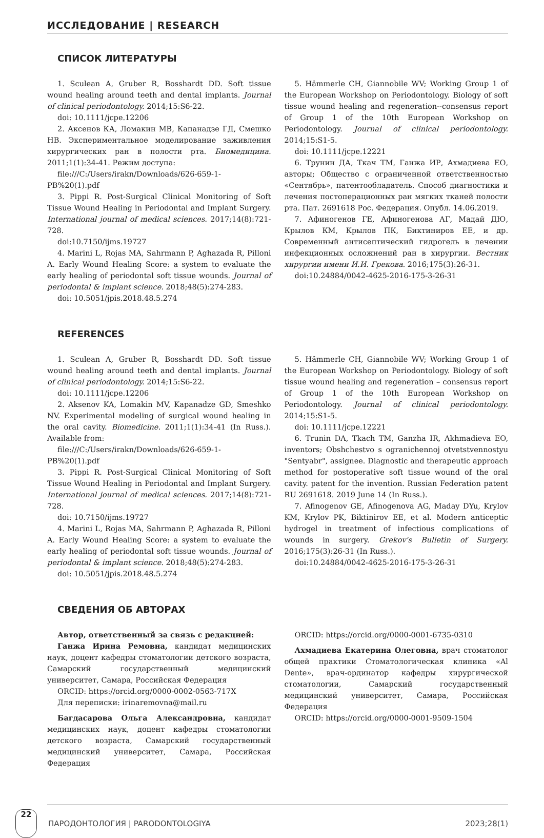ИССЛЕДОВАНИЕ | RESEARCH
СПИСОК ЛИТЕРАТУРЫ
1. Sculean A, Gruber R, Bosshardt DD. Soft tissue wound healing around teeth and dental implants. Journal of clinical periodontology. 2014;15:S6-22.
doi: 10.1111/jcpe.12206
2. Аксенов КА, Ломакин МВ, Капанадзе ГД, Смешко НВ. Экспериментальное моделирование заживления хирургических ран в полости рта. Биомедицина. 2011;1(1):34-41. Режим доступа:
file:///C:/Users/irakn/Downloads/626-659-1-PB%20(1).pdf
3. Pippi R. Post-Surgical Clinical Monitoring of Soft Tissue Wound Healing in Periodontal and Implant Surgery. International journal of medical sciences. 2017;14(8):721-728.
doi:10.7150/ijms.19727
4. Marini L, Rojas MA, Sahrmann P, Aghazada R, Pilloni A. Early Wound Healing Score: a system to evaluate the early healing of periodontal soft tissue wounds. Journal of periodontal & implant science. 2018;48(5):274-283.
doi: 10.5051/jpis.2018.48.5.274
5. Hämmerle CH, Giannobile WV; Working Group 1 of the European Workshop on Periodontology. Biology of soft tissue wound healing and regeneration--consensus report of Group 1 of the 10th European Workshop on Periodontology. Journal of clinical periodontology. 2014;15:S1-5.
doi: 10.1111/jcpe.12221
6. Трунин ДА, Ткач ТМ, Ганжа ИР, Ахмадиева ЕО, авторы; Общество с ограниченной ответственностью «Сентябрь», патентообладатель. Способ диагностики и лечения постоперационных ран мягких тканей полости рта. Пат. 2691618 Рос. Федерация. Опубл. 14.06.2019.
7. Афиногенов ГЕ, Афиногенова АГ, Мадай ДЮ, Крылов КМ, Крылов ПК, Биктиниров ЕЕ, и др. Современный антисептический гидрогель в лечении инфекционных осложнений ран в хирургии. Вестник хирургии имени И.И. Грекова. 2016;175(3):26-31.
doi:10.24884/0042-4625-2016-175-3-26-31
REFERENCES
1. Sculean A, Gruber R, Bosshardt DD. Soft tissue wound healing around teeth and dental implants. Journal of clinical periodontology. 2014;15:S6-22.
doi: 10.1111/jcpe.12206
2. Aksenov KA, Lomakin MV, Kapanadze GD, Smeshko NV. Experimental modeling of surgical wound healing in the oral cavity. Biomedicine. 2011;1(1):34-41 (In Russ.). Available from:
file:///C:/Users/irakn/Downloads/626-659-1-PB%20(1).pdf
3. Pippi R. Post-Surgical Clinical Monitoring of Soft Tissue Wound Healing in Periodontal and Implant Surgery. International journal of medical sciences. 2017;14(8):721-728.
doi: 10.7150/ijms.19727
4. Marini L, Rojas MA, Sahrmann P, Aghazada R, Pilloni A. Early Wound Healing Score: a system to evaluate the early healing of periodontal soft tissue wounds. Journal of periodontal & implant science. 2018;48(5):274-283.
doi: 10.5051/jpis.2018.48.5.274
5. Hämmerle CH, Giannobile WV; Working Group 1 of the European Workshop on Periodontology. Biology of soft tissue wound healing and regeneration – consensus report of Group 1 of the 10th European Workshop on Periodontology. Journal of clinical periodontology. 2014;15:S1-5.
doi: 10.1111/jcpe.12221
6. Trunin DA, Tkach TM, Ganzha IR, Akhmadieva EO, inventors; Obshchestvo s ogranichennoj otvetstvennostyu "Sentyabr", assignee. Diagnostic and therapeutic approach method for postoperative soft tissue wound of the oral cavity. patent for the invention. Russian Federation patent RU 2691618. 2019 June 14 (In Russ.).
7. Afinogenov GE, Afinogenova AG, Maday DYu, Krylov KM, Krylov PK, Biktinirov EE, et al. Modern anticeptic hydrogel in treatment of infectious complications of wounds in surgery. Grekov's Bulletin of Surgery. 2016;175(3):26-31 (In Russ.).
doi:10.24884/0042-4625-2016-175-3-26-31
СВЕДЕНИЯ ОБ АВТОРАХ
Автор, ответственный за связь с редакцией:
Ганжа Ирина Ремовна, кандидат медицинских наук, доцент кафедры стоматологии детского возраста, Самарский государственный медицинский университет, Самара, Российская Федерация
ORCID: https://orcid.org/0000-0002-0563-717X
Для переписки: irinaremovna@mail.ru
Багдасарова Ольга Александровна, кандидат медицинских наук, доцент кафедры стоматологии детского возраста, Самарский государственный медицинский университет, Самара, Российская Федерация
ORCID: https://orcid.org/0000-0001-6735-0310
Ахмадиева Екатерина Олеговна, врач стоматолог общей практики Стоматологическая клиника «Al Dente», врач-ординатор кафедры хирургической стоматологии, Самарский государственный медицинский университет, Самара, Российская Федерация
ORCID: https://orcid.org/0000-0001-9509-1504
22
ПАРОДОНТОЛОГИЯ | PARODONTOLOGIYA
2023;28(1)